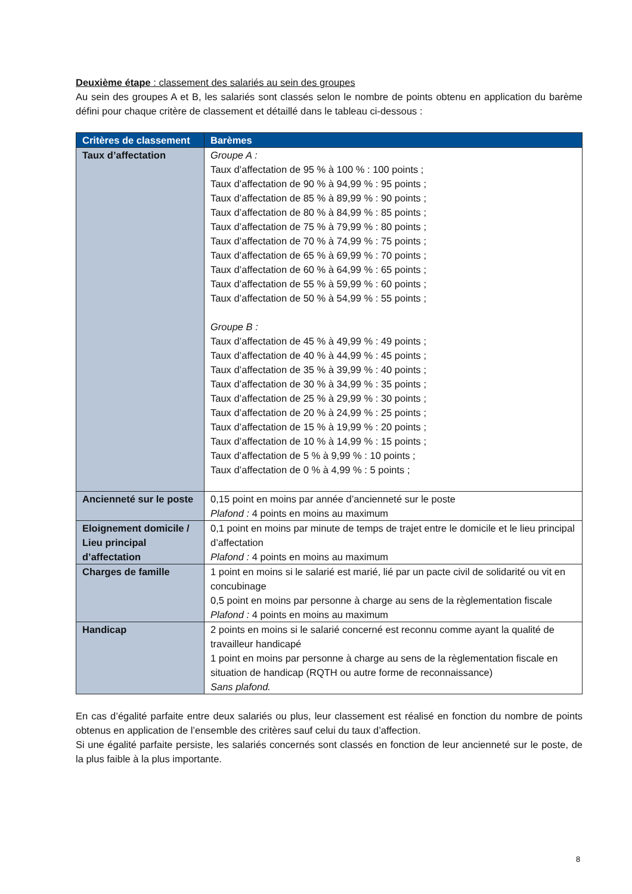Deuxième étape : classement des salariés au sein des groupes
Au sein des groupes A et B, les salariés sont classés selon le nombre de points obtenu en application du barème défini pour chaque critère de classement et détaillé dans le tableau ci-dessous :
| Critères de classement | Barèmes |
| --- | --- |
| Taux d’affectation | Groupe A : Taux d’affectation de 95 % à 100 % : 100 points ; Taux d’affectation de 90 % à 94,99 % : 95 points ; Taux d’affectation de 85 % à 89,99 % : 90 points ; Taux d’affectation de 80 % à 84,99 % : 85 points ; Taux d’affectation de 75 % à 79,99 % : 80 points ; Taux d’affectation de 70 % à 74,99 % : 75 points ; Taux d’affectation de 65 % à 69,99 % : 70 points ; Taux d’affectation de 60 % à 64,99 % : 65 points ; Taux d’affectation de 55 % à 59,99 % : 60 points ; Taux d’affectation de 50 % à 54,99 % : 55 points ; Groupe B : Taux d’affectation de 45 % à 49,99 % : 49 points ; Taux d’affectation de 40 % à 44,99 % : 45 points ; Taux d’affectation de 35 % à 39,99 % : 40 points ; Taux d’affectation de 30 % à 34,99 % : 35 points ; Taux d’affectation de 25 % à 29,99 % : 30 points ; Taux d’affectation de 20 % à 24,99 % : 25 points ; Taux d’affectation de 15 % à 19,99 % : 20 points ; Taux d’affectation de 10 % à 14,99 % : 15 points ; Taux d’affectation de 5 % à 9,99 % : 10 points ; Taux d’affectation de 0 % à 4,99 % : 5 points ; |
| Ancienneté sur le poste | 0,15 point en moins par année d’ancienneté sur le poste Plafond : 4 points en moins au maximum |
| Eloignement domicile / Lieu principal d’affectation | 0,1 point en moins par minute de temps de trajet entre le domicile et le lieu principal d’affectation Plafond : 4 points en moins au maximum |
| Charges de famille | 1 point en moins si le salarié est marié, lié par un pacte civil de solidarité ou vit en concubinage 0,5 point en moins par personne à charge au sens de la règlementation fiscale Plafond : 4 points en moins au maximum |
| Handicap | 2 points en moins si le salarié concerné est reconnu comme ayant la qualité de travailleur handicapé 1 point en moins par personne à charge au sens de la règlementation fiscale en situation de handicap (RQTH ou autre forme de reconnaissance) Sans plafond. |
En cas d’égalité parfaite entre deux salariés ou plus, leur classement est réalisé en fonction du nombre de points obtenus en application de l’ensemble des critères sauf celui du taux d’affection.
Si une égalité parfaite persiste, les salariés concernés sont classés en fonction de leur ancienneté sur le poste, de la plus faible à la plus importante.
8